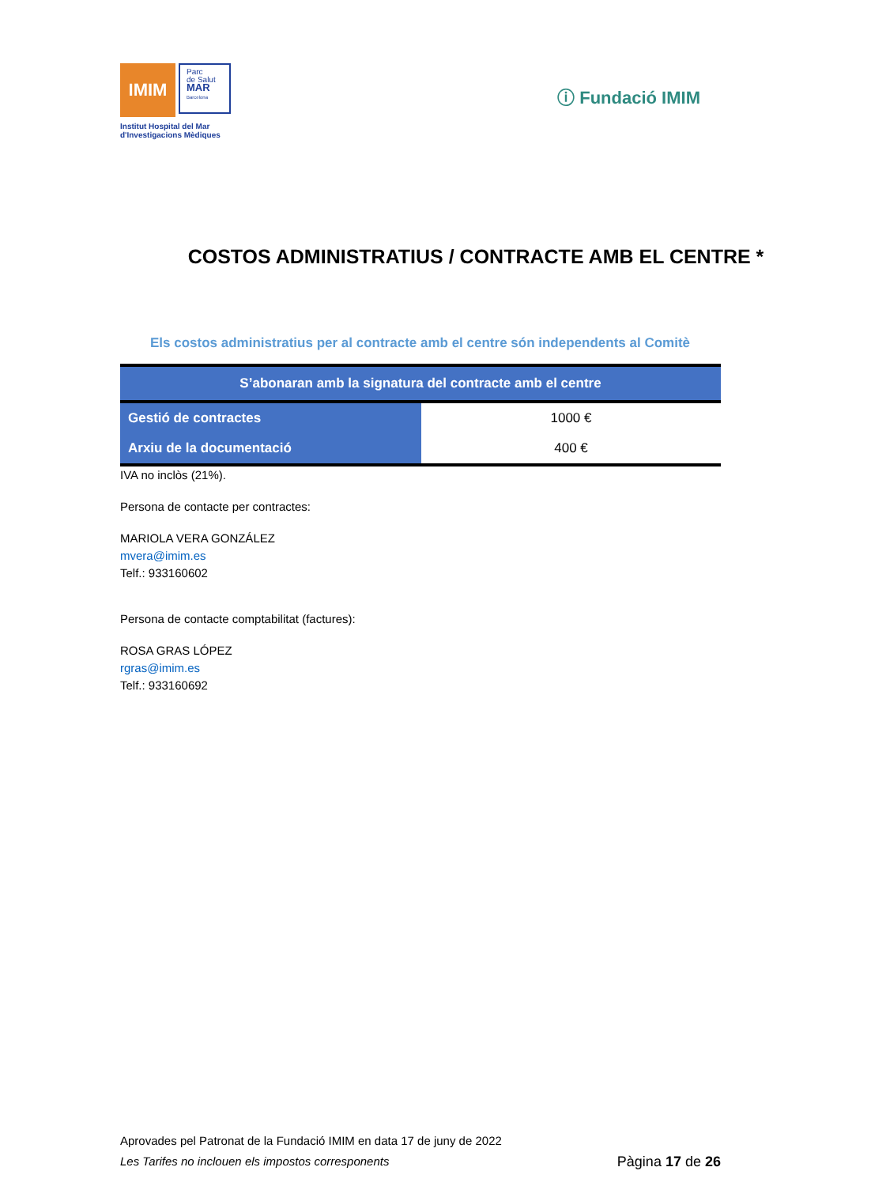IMIM
Parc
de Salut
MAR
Barcelona
Institut Hospital del Mar
d'Investigacions Mèdiques
ⓘ Fundació IMIM
COSTOS ADMINISTRATIUS / CONTRACTE AMB EL CENTRE *
Els costos administratius per al contracte amb el centre són independents al Comitè
| S’abonaran amb la signatura del contracte amb el centre | |
| --- | --- |
| Gestió de contractes | 1000 € |
| Arxiu de la documentació | 400 € |
IVA no inclòs (21%).
Persona de contacte per contractes:
MARIOLA VERA GONZÁLEZ
mvera@imim.es
Telf.: 933160602
Persona de contacte comptabilitat (factures):
ROSA GRAS LÓPEZ
rgras@imim.es
Telf.: 933160692
Aprovades pel Patronat de la Fundació IMIM en data 17 de juny de 2022
Les Tarifes no inclouen els impostos corresponents Pàgina 17 de 26